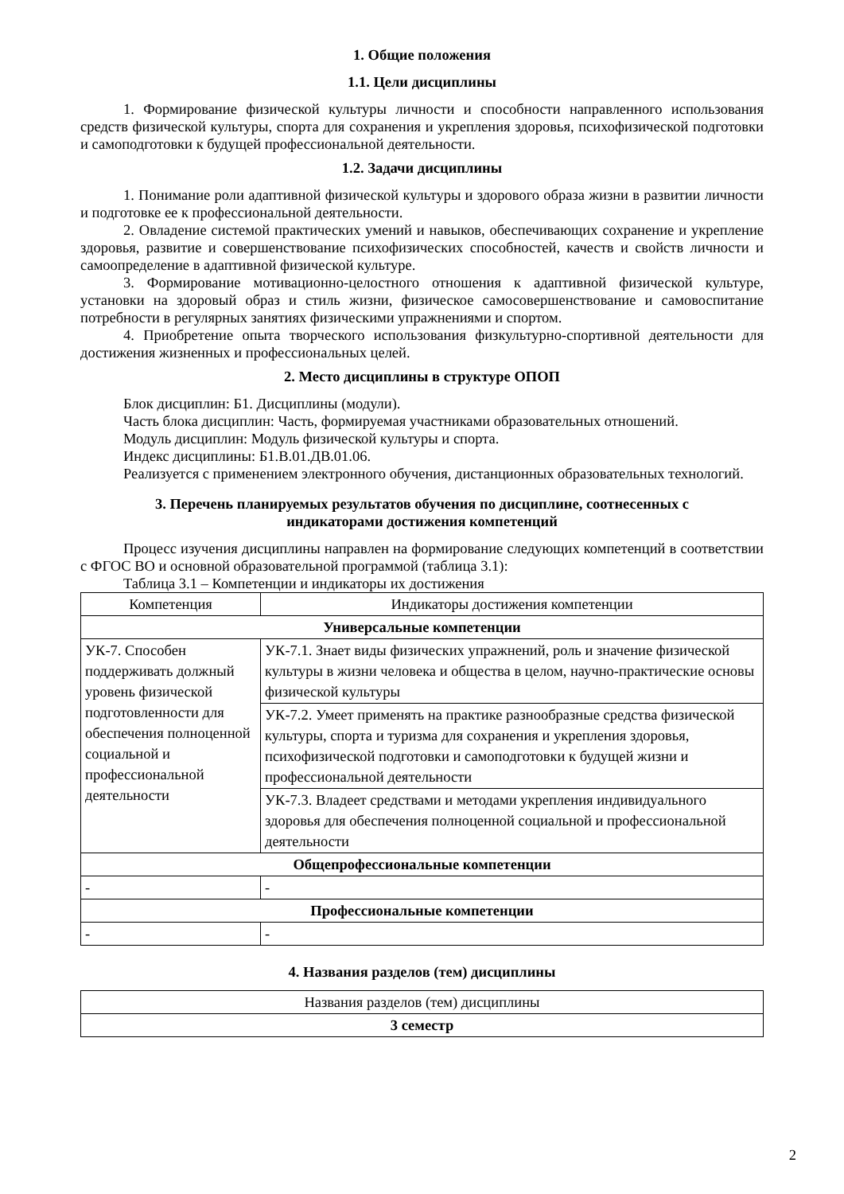1. Общие положения
1.1. Цели дисциплины
1. Формирование физической культуры личности и способности направленного использования средств физической культуры, спорта для сохранения и укрепления здоровья, психофизической подготовки и самоподготовки к будущей профессиональной деятельности.
1.2. Задачи дисциплины
1. Понимание роли адаптивной физической культуры и здорового образа жизни в развитии личности и подготовке ее к профессиональной деятельности.
2. Овладение системой практических умений и навыков, обеспечивающих сохранение и укрепление здоровья, развитие и совершенствование психофизических способностей, качеств и свойств личности и самоопределение в адаптивной физической культуре.
3. Формирование мотивационно-целостного отношения к адаптивной физической культуре, установки на здоровый образ и стиль жизни, физическое самосовершенствование и самовоспитание потребности в регулярных занятиях физическими упражнениями и спортом.
4. Приобретение опыта творческого использования физкультурно-спортивной деятельности для достижения жизненных и профессиональных целей.
2. Место дисциплины в структуре ОПОП
Блок дисциплин: Б1. Дисциплины (модули).
Часть блока дисциплин: Часть, формируемая участниками образовательных отношений.
Модуль дисциплин: Модуль физической культуры и спорта.
Индекс дисциплины: Б1.В.01.ДВ.01.06.
Реализуется с применением электронного обучения, дистанционных образовательных технологий.
3. Перечень планируемых результатов обучения по дисциплине, соотнесенных с
индикаторами достижения компетенций
Процесс изучения дисциплины направлен на формирование следующих компетенций в соответствии с ФГОС ВО и основной образовательной программой (таблица 3.1):
Таблица 3.1 – Компетенции и индикаторы их достижения
| Компетенция | Индикаторы достижения компетенции |
| --- | --- |
| Универсальные компетенции | |
| УК-7. Способен поддерживать должный уровень физической подготовленности для обеспечения полноценной социальной и профессиональной деятельности | УК-7.1. Знает виды физических упражнений, роль и значение физической культуры в жизни человека и общества в целом, научно-практические основы физической культуры |
| | УК-7.2. Умеет применять на практике разнообразные средства физической культуры, спорта и туризма для сохранения и укрепления здоровья, психофизической подготовки и самоподготовки к будущей жизни и профессиональной деятельности |
| | УК-7.3. Владеет средствами и методами укрепления индивидуального здоровья для обеспечения полноценной социальной и профессиональной деятельности |
| Общепрофессиональные компетенции | |
| - | - |
| Профессиональные компетенции | |
| - | - |
4. Названия разделов (тем) дисциплины
| Названия разделов (тем) дисциплины |
| --- |
| 3 семестр |
2